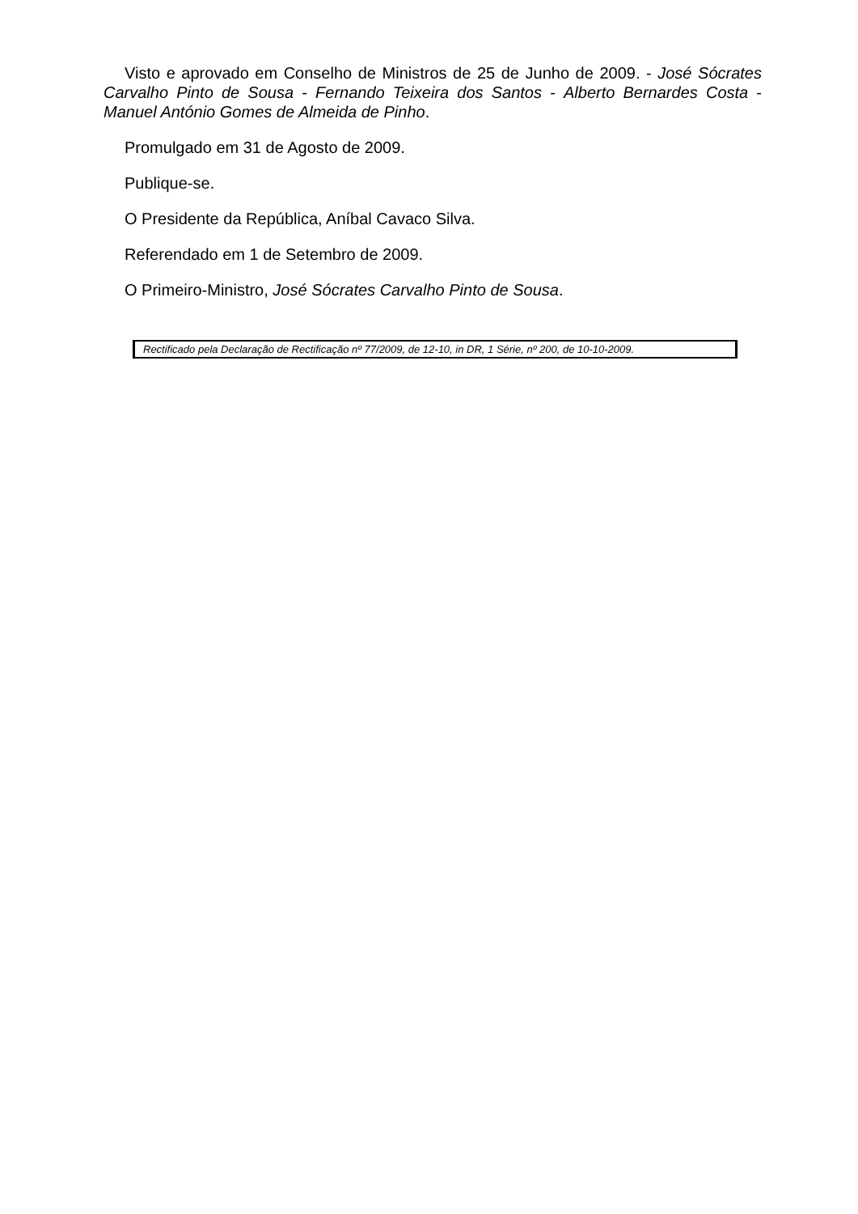Visto e aprovado em Conselho de Ministros de 25 de Junho de 2009. - José Sócrates Carvalho Pinto de Sousa - Fernando Teixeira dos Santos - Alberto Bernardes Costa - Manuel António Gomes de Almeida de Pinho.
Promulgado em 31 de Agosto de 2009.
Publique-se.
O Presidente da República, Aníbal Cavaco Silva.
Referendado em 1 de Setembro de 2009.
O Primeiro-Ministro, José Sócrates Carvalho Pinto de Sousa.
Rectificado pela Declaração de Rectificação nº 77/2009, de 12-10, in DR, 1 Série, nº 200, de 10-10-2009.